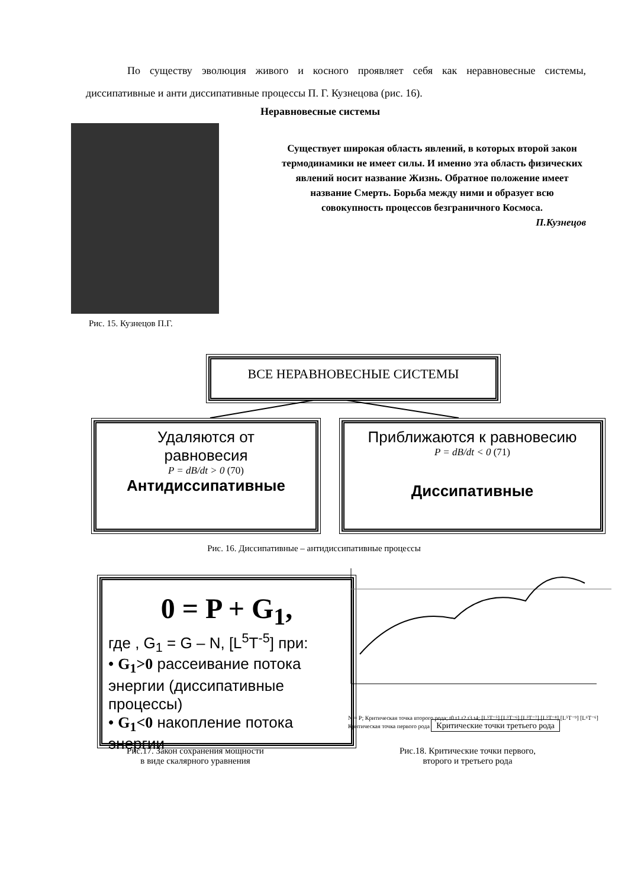По существу эволюция живого и косного проявляет себя как неравновесные системы, диссипативные и анти диссипативные процессы П. Г. Кузнецова (рис. 16).
Неравновесные системы
Рис. 15. Кузнецов П.Г.
Существует широкая область явлений, в которых второй закон термодинамики не имеет силы. И именно эта область физических явлений носит название Жизнь. Обратное положение имеет название Смерть. Борьба между ними и образует всю совокупность процессов безграничного Космоса.
П.Кузнецов
ВСЕ НЕРАВНОВЕСНЫЕ СИСТЕМЫ
Удаляются от
равновесия
P = dB/dt > 0 (70)
Антидиссипативные
Приближаются к равновесию
P = dB/dt < 0 (71)
Диссипативные
Рис. 16. Диссипативные – антидиссипативные процессы
0 = P + G<sub>1</sub>,
где , G<sub>1</sub> = G – N, [L<sup>5</sup>T<sup>-5</sup>] при:
• G<sub>1</sub>>0 рассеивание потока энергии (диссипативные процессы)
• G<sub>1</sub><0 накопление потока энергии
N = P; Критическая точка второго рода; t0 t1 t2 t3 t4; [L⁵T⁻⁵] [L⁵T⁻⁶] [L⁵T⁻⁷] [L⁵T⁻⁸] [L⁵T⁻⁹] [L⁶T⁻⁶]
Критическая точка первого рода Критические точки третьего рода
Рис.17. Закон сохранения мощности
в виде скалярного уравнения
Рис.18. Критические точки первого,
второго и третьего рода